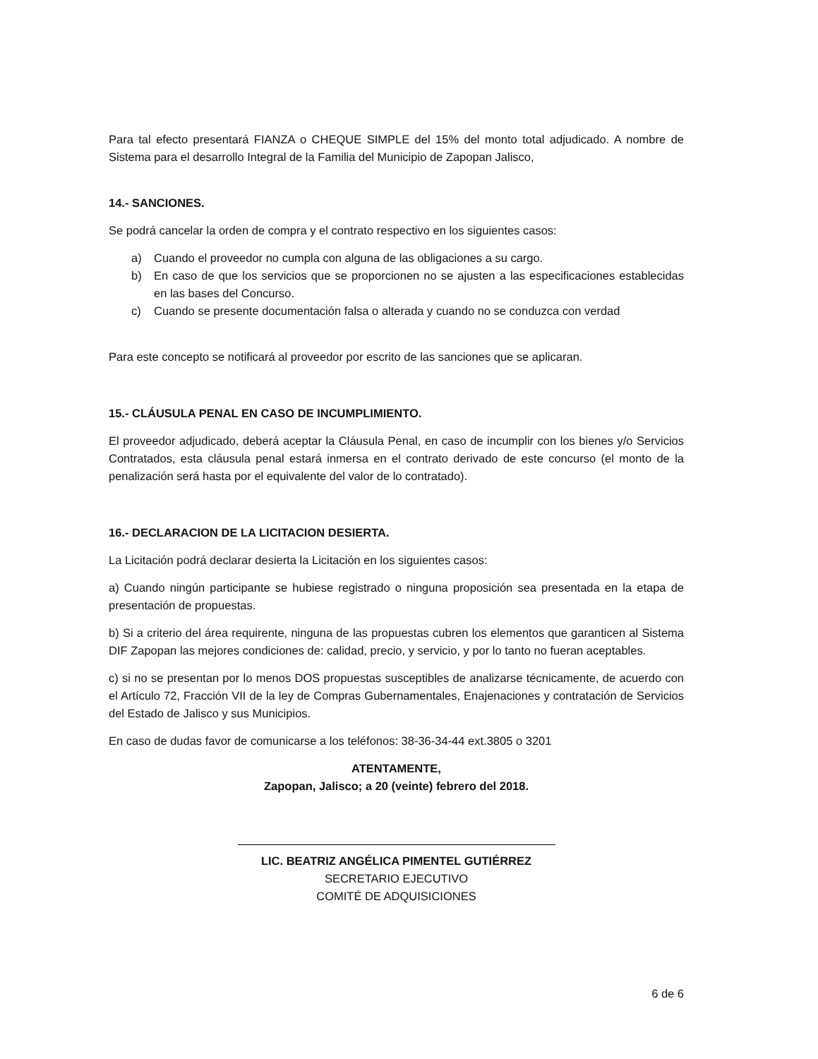Para tal efecto presentará FIANZA o CHEQUE SIMPLE del 15% del monto total adjudicado. A nombre de Sistema para el desarrollo Integral de la Familia del Municipio de Zapopan Jalisco,
14.- SANCIONES.
Se podrá cancelar la orden de compra y el contrato respectivo en los siguientes casos:
a) Cuando el proveedor no cumpla con alguna de las obligaciones a su cargo.
b) En caso de que los servicios que se proporcionen no se ajusten a las especificaciones establecidas en las bases del Concurso.
c) Cuando se presente documentación falsa o alterada y cuando no se conduzca con verdad
Para este concepto se notificará al proveedor por escrito de las sanciones que se aplicaran.
15.- CLÁUSULA PENAL EN CASO DE INCUMPLIMIENTO.
El proveedor adjudicado, deberá aceptar la Cláusula Penal, en caso de incumplir con los bienes y/o Servicios Contratados, esta cláusula penal estará inmersa en el contrato derivado de este concurso (el monto de la penalización será hasta por el equivalente del valor de lo contratado).
16.- DECLARACION DE LA LICITACION DESIERTA.
La Licitación podrá declarar desierta la Licitación en los siguientes casos:
a) Cuando ningún participante se hubiese registrado o ninguna proposición sea presentada en la etapa de presentación de propuestas.
b) Si a criterio del área requirente, ninguna de las propuestas cubren los elementos que garanticen al Sistema DIF Zapopan las mejores condiciones de: calidad, precio, y servicio, y por lo tanto no fueran aceptables.
c) si no se presentan por lo menos DOS propuestas susceptibles de analizarse técnicamente, de acuerdo con el Artículo 72, Fracción VII de la ley de Compras Gubernamentales, Enajenaciones y contratación de Servicios del Estado de Jalisco y sus Municipios.
En caso de dudas favor de comunicarse a los teléfonos: 38-36-34-44 ext.3805 o 3201
ATENTAMENTE,
Zapopan, Jalisco; a 20 (veinte) febrero del 2018.
LIC. BEATRIZ ANGÉLICA PIMENTEL GUTIÉRREZ
SECRETARIO EJECUTIVO
COMITÉ DE ADQUISICIONES
6 de 6